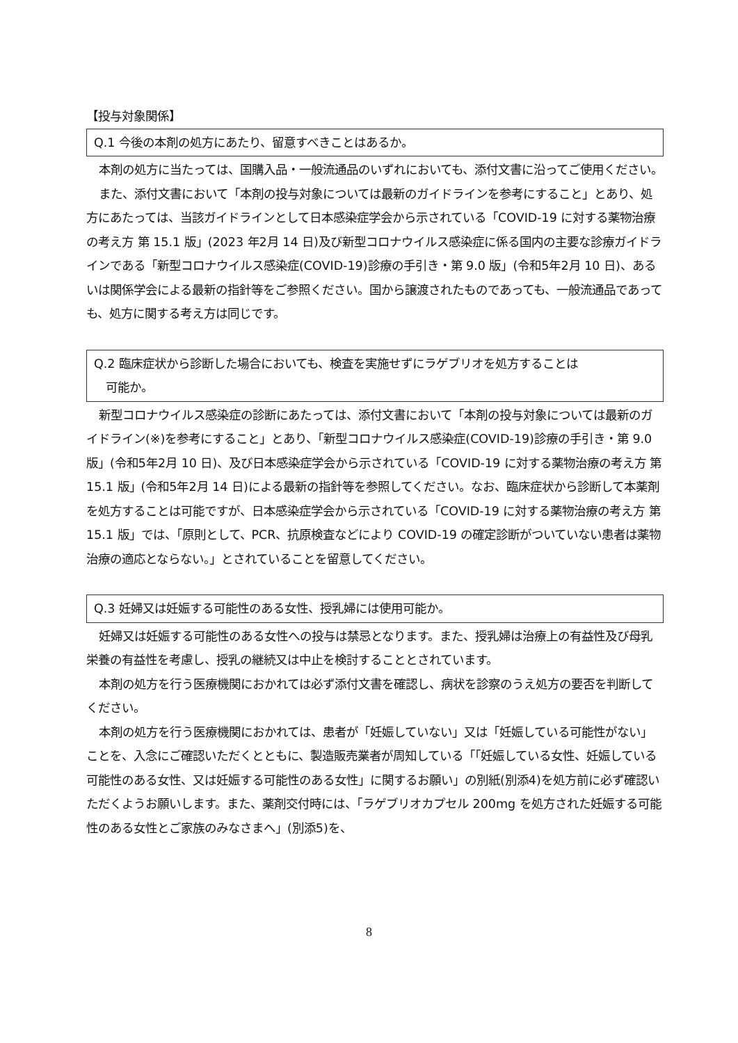【投与対象関係】
Q.1 今後の本剤の処方にあたり、留意すべきことはあるか。
本剤の処方に当たっては、国購入品・一般流通品のいずれにおいても、添付文書に沿ってご使用ください。
また、添付文書において「本剤の投与対象については最新のガイドラインを参考にすること」とあり、処方にあたっては、当該ガイドラインとして日本感染症学会から示されている「COVID-19 に対する薬物治療の考え方 第 15.1 版」(2023 年2月 14 日)及び新型コロナウイルス感染症に係る国内の主要な診療ガイドラインである「新型コロナウイルス感染症(COVID-19)診療の手引き・第 9.0 版」(令和5年2月 10 日)、あるいは関係学会による最新の指針等をご参照ください。国から譲渡されたものであっても、一般流通品であっても、処方に関する考え方は同じです。
Q.2 臨床症状から診断した場合においても、検査を実施せずにラゲブリオを処方することは
可能か。
新型コロナウイルス感染症の診断にあたっては、添付文書において「本剤の投与対象については最新のガイドライン(※)を参考にすること」とあり、「新型コロナウイルス感染症(COVID-19)診療の手引き・第 9.0 版」(令和5年2月 10 日)、及び日本感染症学会から示されている「COVID-19 に対する薬物治療の考え方 第 15.1 版」(令和5年2月 14 日)による最新の指針等を参照してください。なお、臨床症状から診断して本薬剤を処方することは可能ですが、日本感染症学会から示されている「COVID-19 に対する薬物治療の考え方 第 15.1 版」では、「原則として、PCR、抗原検査などにより COVID-19 の確定診断がついていない患者は薬物治療の適応とならない。」とされていることを留意してください。
Q.3 妊婦又は妊娠する可能性のある女性、授乳婦には使用可能か。
妊婦又は妊娠する可能性のある女性への投与は禁忌となります。また、授乳婦は治療上の有益性及び母乳栄養の有益性を考慮し、授乳の継続又は中止を検討することとされています。
本剤の処方を行う医療機関におかれては必ず添付文書を確認し、病状を診察のうえ処方の要否を判断してください。
本剤の処方を行う医療機関におかれては、患者が「妊娠していない」又は「妊娠している可能性がない」ことを、入念にご確認いただくとともに、製造販売業者が周知している「「妊娠している女性、妊娠している可能性のある女性、又は妊娠する可能性のある女性」に関するお願い」の別紙(別添4)を処方前に必ず確認いただくようお願いします。また、薬剤交付時には、「ラゲブリオカプセル 200mg を処方された妊娠する可能性のある女性とご家族のみなさまへ」(別添5)を、
8